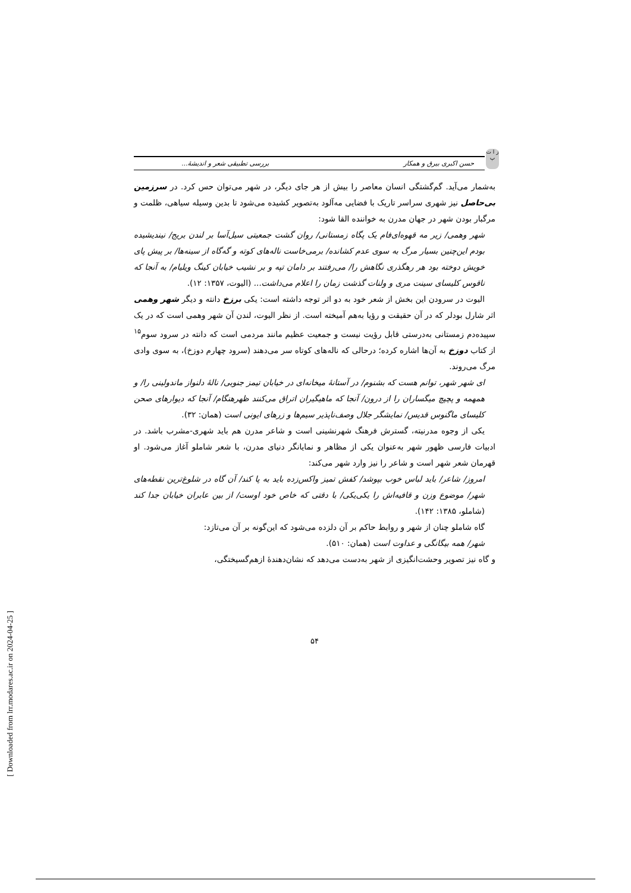[ Downloaded from lrr.modares.ac.ir on 2024-04-25 ]
ز ا ت پ
حسن اکبری بیرق و همکار بررسی تطبیقی شعر و اندیشهٔ...
به‌شمار می‌آید. گم‌گشتگی انسان معاصر را بیش از هر جای دیگر، در شهر می‌توان حس کرد. در سرزمین بی‌حاصل نیز شهری سراسر تاریک با فضایی مه‌آلود به‌تصویر کشیده می‌شود تا بدین وسیله سیاهی، ظلمت و مرگبار بودن شهر در جهان مدرن به خواننده القا شود:
شهر وهمی/ زیر مه قهوه‌ای‌فام یک پگاه زمستانی/ روان گشت جمعیتی سیل‌آسا بر لندن بریج/ نیندیشیده بودم این‌چنین بسیار مرگ به سوی عدم کشانده/ برمی‌خاست ناله‌های کوته و گه‌گاه از سینه‌ها/ بر پیش پای خویش دوخته بود هر رهگذری نگاهش را/ می‌رفتند بر دامان تپه و بر نشیب خیابان کینگ ویلیام/ به آنجا که ناقوس کلیسای سینت مری و ولنات گذشت زمان را اعلام می‌داشت... (الیوت، ۱۳۵۷: ۱۲).
الیوت در سرودن این بخش از شعر خود به دو اثر توجه داشته است: یکی برزخ دانته و دیگر شهر وهمی اثر شارل بودلر که در آن حقیقت و رؤیا به‌هم آمیخته است. از نظر الیوت، لندن آن شهر وهمی است که در یک سپیده‌دم زمستانی به‌درستی قابل رؤیت نیست و جمعیت عظیم مانند مردمی است که دانته در سرود سوم<sup>۱۵</sup> از کتاب دوزخ به آن‌ها اشاره کرده؛ درحالی که ناله‌های کوتاه سر می‌دهند (سرود چهارم دوزخ)، به سوی وادی مرگ می‌روند.
ای شهر شهر، توانم هست که بشنوم/ در آستانهٔ میخانه‌ای در خیابان تیمز جنوبی/ نالهٔ دلنواز ماندولینی را/ و همهمه و پچپچ میگساران را از درون/ آنجا که ماهیگیران اتراق می‌کنند ظهرهنگام/ آنجا که دیوارهای صحن کلیسای ماگنوس قدیس/ نمایشگر جلال وصف‌ناپذیر سیم‌ها و زرهای ایونی است (همان: ۳۲).
یکی از وجوه مدرنیته، گسترش فرهنگ شهرنشینی است و شاعر مدرن هم باید شهری‌-مشرب باشد. در ادبیات فارسی ظهور شهر به‌عنوان یکی از مظاهر و نمایانگر دنیای مدرن، با شعر شاملو آغاز می‌شود. او قهرمان شعر شهر است و شاعر را نیز وارد شهر می‌کند:
امروز/ شاعر/ باید لباس خوب بپوشد/ کفش تمیز واکس‌زده باید به پا کند/ آن گاه در شلوغ‌ترین نقطه‌های شهر/ موضوع وزن و قافیه‌اش را یکی‌یکی/ با دقتی که خاص خود اوست/ از بین عابران خیابان جدا کند (شاملو، ۱۳۸۵: ۱۴۲).
گاه شاملو چنان از شهر و روابط حاکم بر آن دلزده می‌شود که این‌گونه بر آن می‌تازد:
شهر/ همه بیگانگی و عداوت است (همان: ۵۱۰).
و گاه نیز تصویر وحشت‌انگیزی از شهر به‌دست می‌دهد که نشان‌دهندهٔ ازهم‌گسیختگی،
۵۴